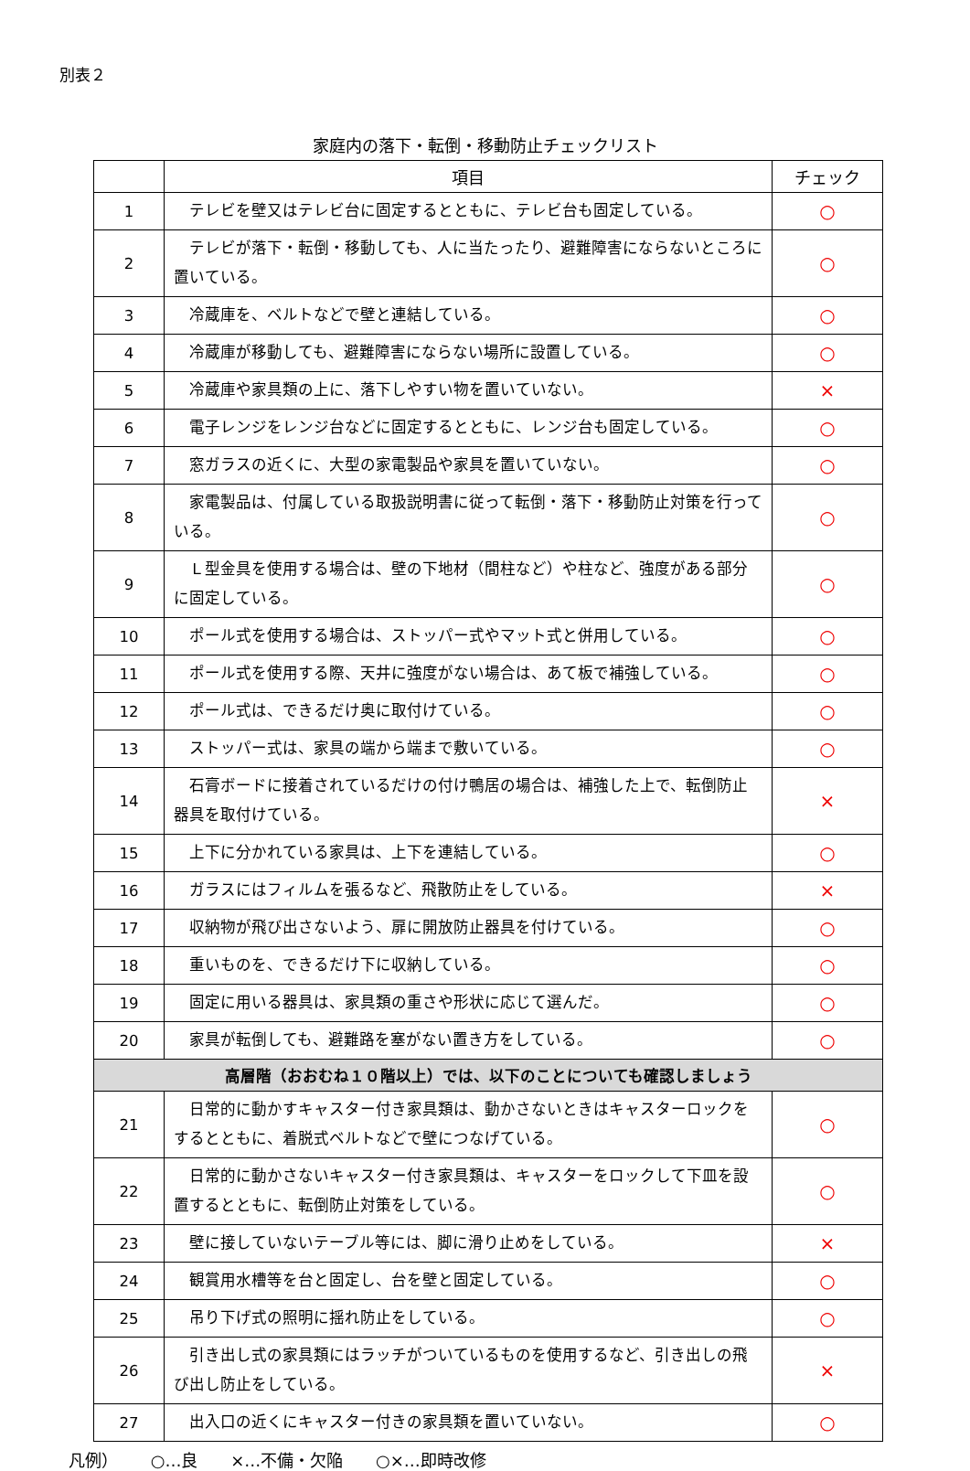別表２
家庭内の落下・転倒・移動防止チェックリスト
| | 項目 | チェック |
| --- | --- | --- |
| 1 | テレビを壁又はテレビ台に固定するとともに、テレビ台も固定している。 | ○ |
| 2 | テレビが落下・転倒・移動しても、人に当たったり、避難障害にならないところに置いている。 | ○ |
| 3 | 冷蔵庫を、ベルトなどで壁と連結している。 | ○ |
| 4 | 冷蔵庫が移動しても、避難障害にならない場所に設置している。 | ○ |
| 5 | 冷蔵庫や家具類の上に、落下しやすい物を置いていない。 | × |
| 6 | 電子レンジをレンジ台などに固定するとともに、レンジ台も固定している。 | ○ |
| 7 | 窓ガラスの近くに、大型の家電製品や家具を置いていない。 | ○ |
| 8 | 家電製品は、付属している取扱説明書に従って転倒・落下・移動防止対策を行っている。 | ○ |
| 9 | Ｌ型金具を使用する場合は、壁の下地材（間柱など）や柱など、強度がある部分に固定している。 | ○ |
| 10 | ポール式を使用する場合は、ストッパー式やマット式と併用している。 | ○ |
| 11 | ポール式を使用する際、天井に強度がない場合は、あて板で補強している。 | ○ |
| 12 | ポール式は、できるだけ奥に取付けている。 | ○ |
| 13 | ストッパー式は、家具の端から端まで敷いている。 | ○ |
| 14 | 石膏ボードに接着されているだけの付け鴨居の場合は、補強した上で、転倒防止器具を取付けている。 | × |
| 15 | 上下に分かれている家具は、上下を連結している。 | ○ |
| 16 | ガラスにはフィルムを張るなど、飛散防止をしている。 | × |
| 17 | 収納物が飛び出さないよう、扉に開放防止器具を付けている。 | ○ |
| 18 | 重いものを、できるだけ下に収納している。 | ○ |
| 19 | 固定に用いる器具は、家具類の重さや形状に応じて選んだ。 | ○ |
| 20 | 家具が転倒しても、避難路を塞がない置き方をしている。 | ○ |
| 高層階（おおむね１０階以上）では、以下のことについても確認しましょう | | |
| 21 | 日常的に動かすキャスター付き家具類は、動かさないときはキャスターロックをするとともに、着脱式ベルトなどで壁につなげている。 | ○ |
| 22 | 日常的に動かさないキャスター付き家具類は、キャスターをロックして下皿を設置するとともに、転倒防止対策をしている。 | ○ |
| 23 | 壁に接していないテーブル等には、脚に滑り止めをしている。 | × |
| 24 | 観賞用水槽等を台と固定し、台を壁と固定している。 | ○ |
| 25 | 吊り下げ式の照明に揺れ防止をしている。 | ○ |
| 26 | 引き出し式の家具類にはラッチがついているものを使用するなど、引き出しの飛び出し防止をしている。 | × |
| 27 | 出入口の近くにキャスター付きの家具類を置いていない。 | ○ |
凡例） ○…良 ×…不備・欠陥 ○×…即時改修